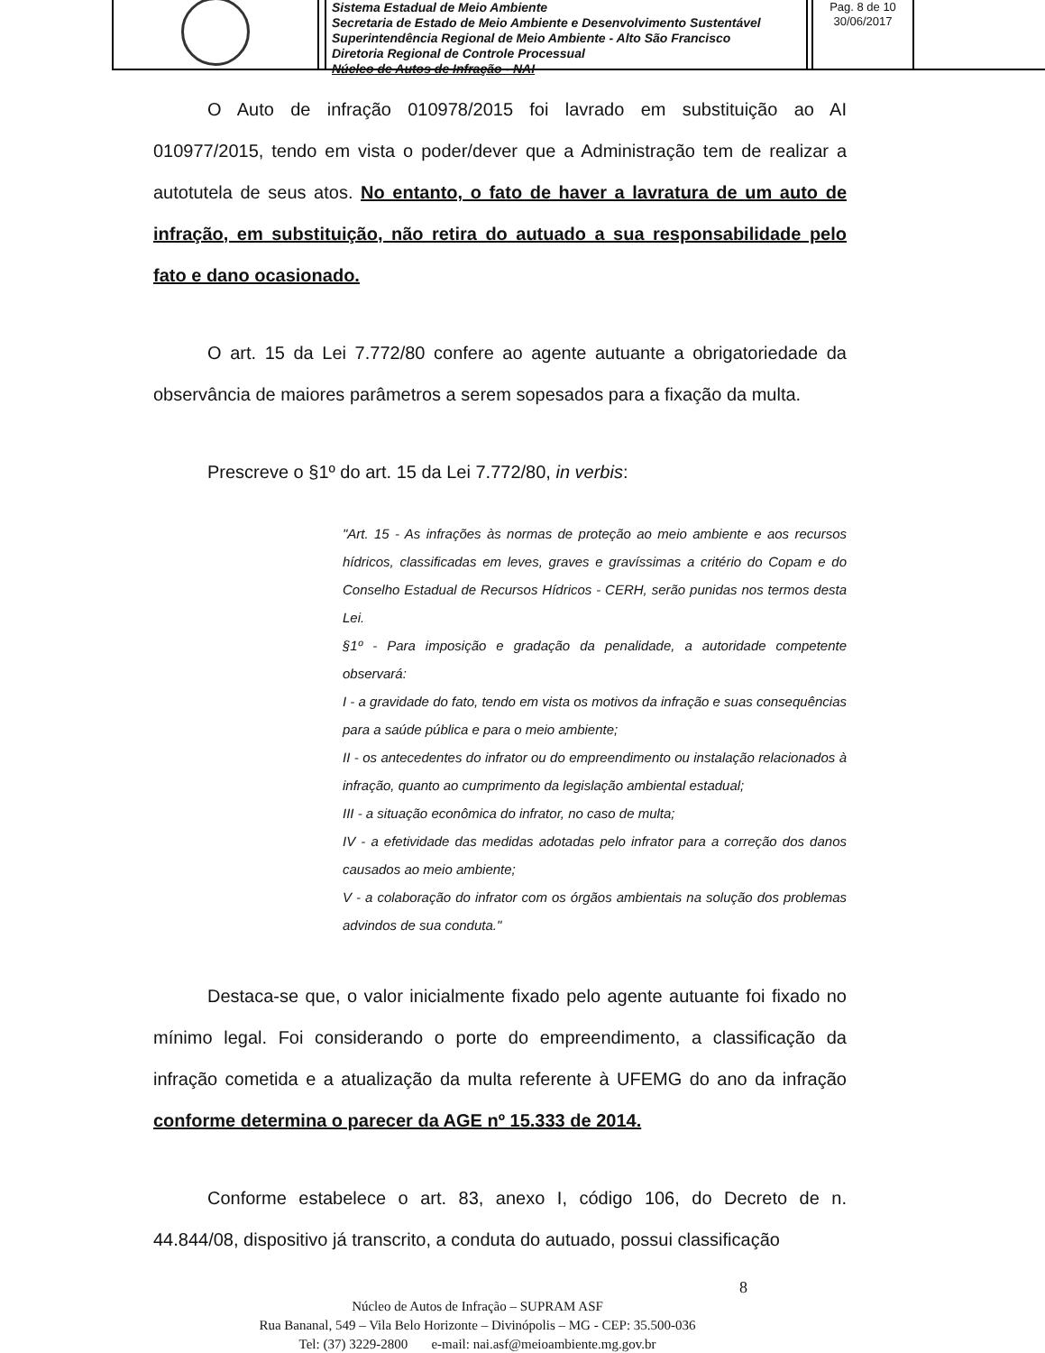Sistema Estadual de Meio Ambiente
Secretaria de Estado de Meio Ambiente e Desenvolvimento Sustentável
Superintendência Regional de Meio Ambiente - Alto São Francisco
Diretoria Regional de Controle Processual
Núcleo de Autos de Infração - NAI
Pag. 8 de 10
30/06/2017
O Auto de infração 010978/2015 foi lavrado em substituição ao AI 010977/2015, tendo em vista o poder/dever que a Administração tem de realizar a autotutela de seus atos. No entanto, o fato de haver a lavratura de um auto de infração, em substituição, não retira do autuado a sua responsabilidade pelo fato e dano ocasionado.
O art. 15 da Lei 7.772/80 confere ao agente autuante a obrigatoriedade da observância de maiores parâmetros a serem sopesados para a fixação da multa.
Prescreve o §1º do art. 15 da Lei 7.772/80, in verbis:
"Art. 15 - As infrações às normas de proteção ao meio ambiente e aos recursos hídricos, classificadas em leves, graves e gravíssimas a critério do Copam e do Conselho Estadual de Recursos Hídricos - CERH, serão punidas nos termos desta Lei.
§1º - Para imposição e gradação da penalidade, a autoridade competente observará:
I - a gravidade do fato, tendo em vista os motivos da infração e suas consequências para a saúde pública e para o meio ambiente;
II - os antecedentes do infrator ou do empreendimento ou instalação relacionados à infração, quanto ao cumprimento da legislação ambiental estadual;
III - a situação econômica do infrator, no caso de multa;
IV - a efetividade das medidas adotadas pelo infrator para a correção dos danos causados ao meio ambiente;
V - a colaboração do infrator com os órgãos ambientais na solução dos problemas advindos de sua conduta."
Destaca-se que, o valor inicialmente fixado pelo agente autuante foi fixado no mínimo legal. Foi considerando o porte do empreendimento, a classificação da infração cometida e a atualização da multa referente à UFEMG do ano da infração conforme determina o parecer da AGE nº 15.333 de 2014.
Conforme estabelece o art. 83, anexo I, código 106, do Decreto de n. 44.844/08, dispositivo já transcrito, a conduta do autuado, possui classificação
8
Núcleo de Autos de Infração – SUPRAM ASF
Rua Bananal, 549 – Vila Belo Horizonte – Divinópolis – MG - CEP: 35.500-036
Tel: (37) 3229-2800 e-mail: nai.asf@meioambiente.mg.gov.br